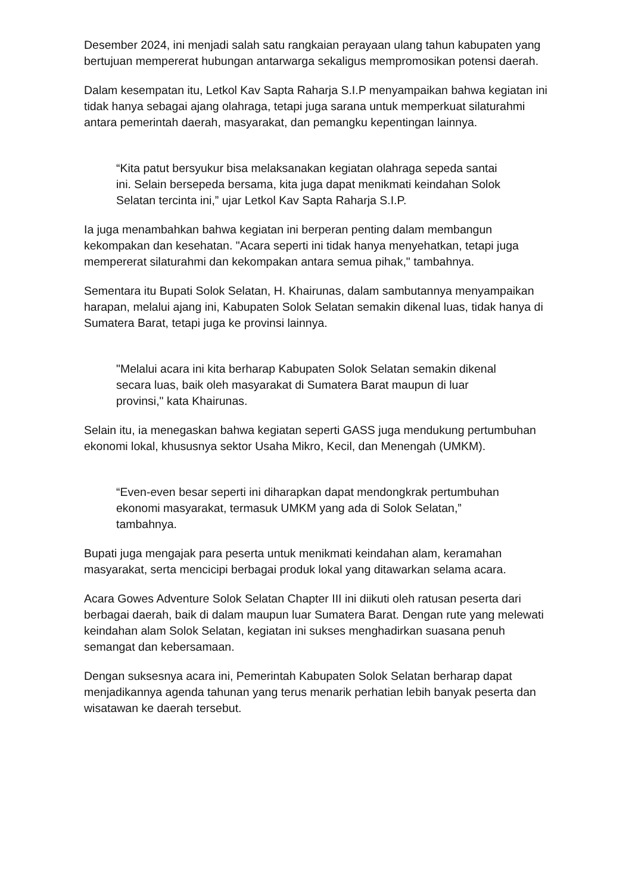Desember 2024, ini menjadi salah satu rangkaian perayaan ulang tahun kabupaten yang bertujuan mempererat hubungan antarwarga sekaligus mempromosikan potensi daerah.
Dalam kesempatan itu, Letkol Kav Sapta Raharja S.I.P menyampaikan bahwa kegiatan ini tidak hanya sebagai ajang olahraga, tetapi juga sarana untuk memperkuat silaturahmi antara pemerintah daerah, masyarakat, dan pemangku kepentingan lainnya.
“Kita patut bersyukur bisa melaksanakan kegiatan olahraga sepeda santai ini. Selain bersepeda bersama, kita juga dapat menikmati keindahan Solok Selatan tercinta ini,” ujar Letkol Kav Sapta Raharja S.I.P.
Ia juga menambahkan bahwa kegiatan ini berperan penting dalam membangun kekompakan dan kesehatan. "Acara seperti ini tidak hanya menyehatkan, tetapi juga mempererat silaturahmi dan kekompakan antara semua pihak," tambahnya.
Sementara itu Bupati Solok Selatan, H. Khairunas, dalam sambutannya menyampaikan harapan, melalui ajang ini, Kabupaten Solok Selatan semakin dikenal luas, tidak hanya di Sumatera Barat, tetapi juga ke provinsi lainnya.
"Melalui acara ini kita berharap Kabupaten Solok Selatan semakin dikenal secara luas, baik oleh masyarakat di Sumatera Barat maupun di luar provinsi," kata Khairunas.
Selain itu, ia menegaskan bahwa kegiatan seperti GASS juga mendukung pertumbuhan ekonomi lokal, khususnya sektor Usaha Mikro, Kecil, dan Menengah (UMKM).
“Even-even besar seperti ini diharapkan dapat mendongkrak pertumbuhan ekonomi masyarakat, termasuk UMKM yang ada di Solok Selatan,” tambahnya.
Bupati juga mengajak para peserta untuk menikmati keindahan alam, keramahan masyarakat, serta mencicipi berbagai produk lokal yang ditawarkan selama acara.
Acara Gowes Adventure Solok Selatan Chapter III ini diikuti oleh ratusan peserta dari berbagai daerah, baik di dalam maupun luar Sumatera Barat. Dengan rute yang melewati keindahan alam Solok Selatan, kegiatan ini sukses menghadirkan suasana penuh semangat dan kebersamaan.
Dengan suksesnya acara ini, Pemerintah Kabupaten Solok Selatan berharap dapat menjadikannya agenda tahunan yang terus menarik perhatian lebih banyak peserta dan wisatawan ke daerah tersebut.